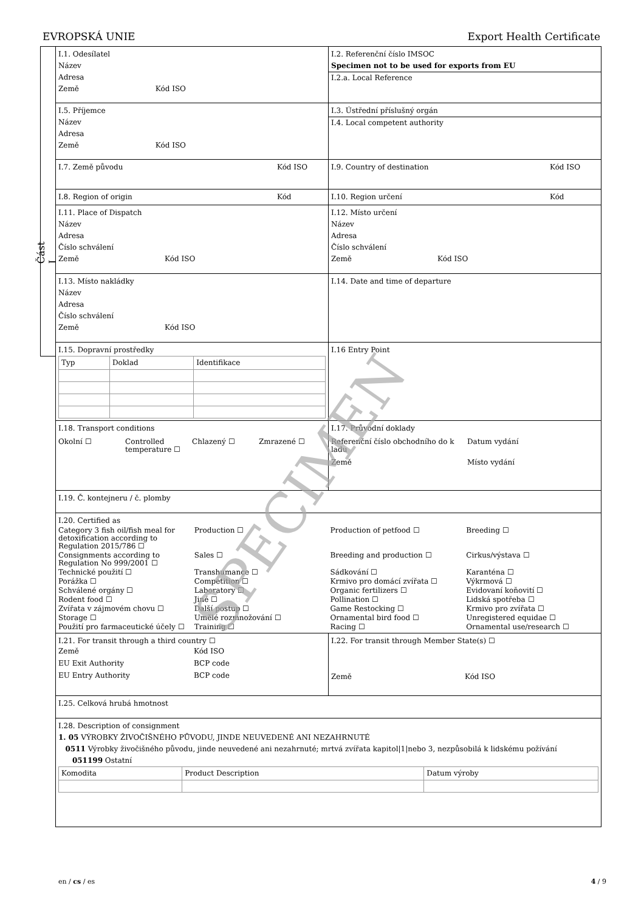EVROPSKÁ UNIE Export Health Certificate
Část I
| I.1. Odesílatel Název Adresa Země Kód ISO | I.2. Referenční číslo IMSOC Specimen not to be used for exports from EU I.2.a. Local Reference |
| I.5. Příjemce Název Adresa Země Kód ISO | I.3. Ústřední příslušný orgán I.4. Local competent authority |
| I.7. Země původu Kód ISO | I.9. Country of destination Kód ISO |
| I.8. Region of origin Kód | I.10. Region určení Kód |
| I.11. Place of Dispatch Název Adresa Číslo schválení Země Kód ISO | I.12. Místo určení Název Adresa Číslo schválení Země Kód ISO |
| I.13. Místo nakládky Název Adresa Číslo schválení Země Kód ISO | I.14. Date and time of departure |
| I.15. Dopravní prostředky / Typ / Doklad / Identifikace / | I.16 Entry Point |
| I.18. Transport conditions Okolní ☐ Controlled temperature ☐ Chlazený ☐ Zmrazené ☐ | I.17. Průvodní doklady Referenční číslo obchodního do k ladu Datum vydání Země Místo vydání |
| I.19. Č. kontejneru / č. plomby | |
| I.20. Certified as Category 3 fish oil/fish meal for detoxification according to Regulation 2015/786 ☐ Production ☐ Production of petfood ☐ Breeding ☐ Consignments according to Regulation No 999/2001 ☐ Sales ☐ Breeding and production ☐ Cirkus/výstava ☐ Technické použití ☐ Transhumance ☐ Sádkování ☐ Karanténa ☐ Porážka ☐ Competition ☐ Krmivo pro domácí zvířata ☐ Výkrmová ☐ Schválené orgány ☐ Laboratory ☐ Organic fertilizers ☐ Evidovaní koňovití ☐ Rodent food ☐ Jiné ☐ Pollination ☐ Lidská spotřeba ☐ Zvířata v zájmovém chovu ☐ Další postup ☐ Game Restocking ☐ Krmivo pro zvířata ☐ Storage ☐ Umělé rozmnožování ☐ Ornamental bird food ☐ Unregistered equidae ☐ Použití pro farmaceutické účely ☐ Training ☐ Racing ☐ Ornamental use/research ☐ | |
| I.21. For transit through a third country ☐ Země Kód ISO EU Exit Authority BCP code EU Entry Authority BCP code | I.22. For transit through Member State(s) ☐ Země Kód ISO |
| I.25. Celková hrubá hmotnost | |
| I.28. Description of consignment 1. 05 VÝROBKY ŽIVOČIŠNÉHO PŮVODU, JINDE NEUVEDENÉ ANI NEZAHRNUTÉ 0511 Výrobky živočišného původu, jinde neuvedené ani nezahrnuté; mrtvá zvířata kapitol/1/nebo 3, nezpůsobilá k lidskému požívání 051199 Ostatní / Komodita / Product Description / Datum výroby / | |
SPECIMEN
en / cs / es 4 / 9